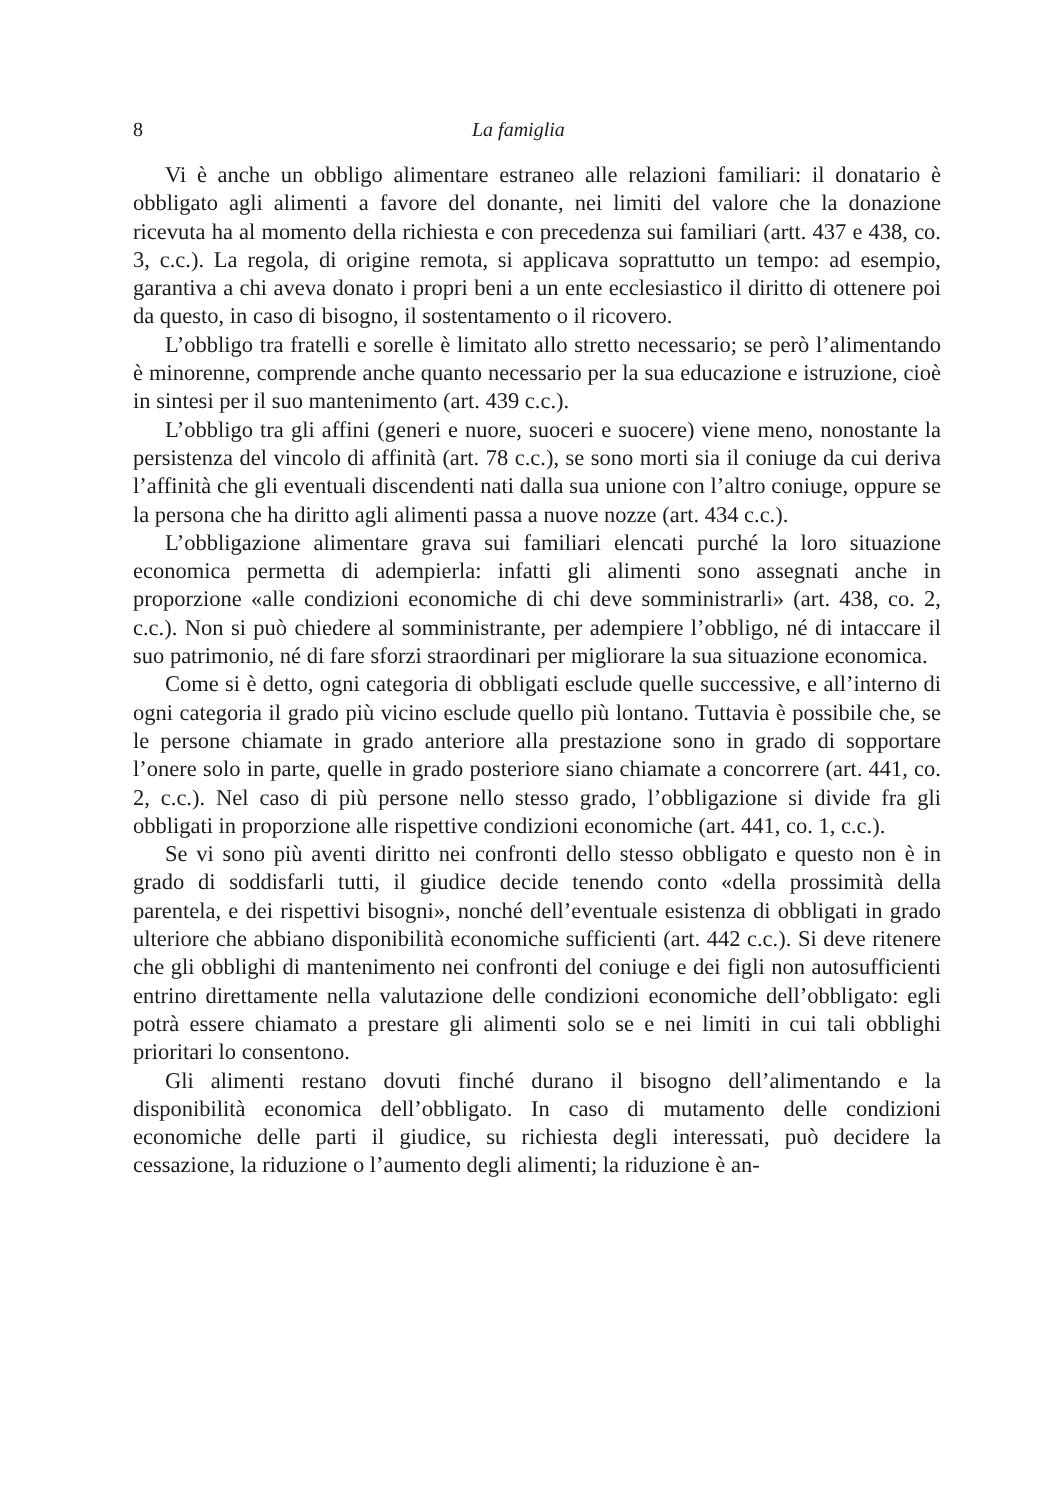8 La famiglia
Vi è anche un obbligo alimentare estraneo alle relazioni familiari: il donatario è obbligato agli alimenti a favore del donante, nei limiti del valore che la donazione ricevuta ha al momento della richiesta e con precedenza sui familiari (artt. 437 e 438, co. 3, c.c.). La regola, di origine remota, si applicava soprattutto un tempo: ad esempio, garantiva a chi aveva donato i propri beni a un ente ecclesiastico il diritto di ottenere poi da questo, in caso di bisogno, il sostentamento o il ricovero.
L’obbligo tra fratelli e sorelle è limitato allo stretto necessario; se però l’alimentando è minorenne, comprende anche quanto necessario per la sua educazione e istruzione, cioè in sintesi per il suo mantenimento (art. 439 c.c.).
L’obbligo tra gli affini (generi e nuore, suoceri e suocere) viene meno, nonostante la persistenza del vincolo di affinità (art. 78 c.c.), se sono morti sia il coniuge da cui deriva l’affinità che gli eventuali discendenti nati dalla sua unione con l’altro coniuge, oppure se la persona che ha diritto agli alimenti passa a nuove nozze (art. 434 c.c.).
L’obbligazione alimentare grava sui familiari elencati purché la loro situazione economica permetta di adempierla: infatti gli alimenti sono assegnati anche in proporzione «alle condizioni economiche di chi deve somministrarli» (art. 438, co. 2, c.c.). Non si può chiedere al somministrante, per adempiere l’obbligo, né di intaccare il suo patrimonio, né di fare sforzi straordinari per migliorare la sua situazione economica.
Come si è detto, ogni categoria di obbligati esclude quelle successive, e all’interno di ogni categoria il grado più vicino esclude quello più lontano. Tuttavia è possibile che, se le persone chiamate in grado anteriore alla prestazione sono in grado di sopportare l’onere solo in parte, quelle in grado posteriore siano chiamate a concorrere (art. 441, co. 2, c.c.). Nel caso di più persone nello stesso grado, l’obbligazione si divide fra gli obbligati in proporzione alle rispettive condizioni economiche (art. 441, co. 1, c.c.).
Se vi sono più aventi diritto nei confronti dello stesso obbligato e questo non è in grado di soddisfarli tutti, il giudice decide tenendo conto «della prossimità della parentela, e dei rispettivi bisogni», nonché dell’eventuale esistenza di obbligati in grado ulteriore che abbiano disponibilità economiche sufficienti (art. 442 c.c.). Si deve ritenere che gli obblighi di mantenimento nei confronti del coniuge e dei figli non autosufficienti entrino direttamente nella valutazione delle condizioni economiche dell’obbligato: egli potrà essere chiamato a prestare gli alimenti solo se e nei limiti in cui tali obblighi prioritari lo consentono.
Gli alimenti restano dovuti finché durano il bisogno dell’alimentando e la disponibilità economica dell’obbligato. In caso di mutamento delle condizioni economiche delle parti il giudice, su richiesta degli interessati, può decidere la cessazione, la riduzione o l’aumento degli alimenti; la riduzione è an-